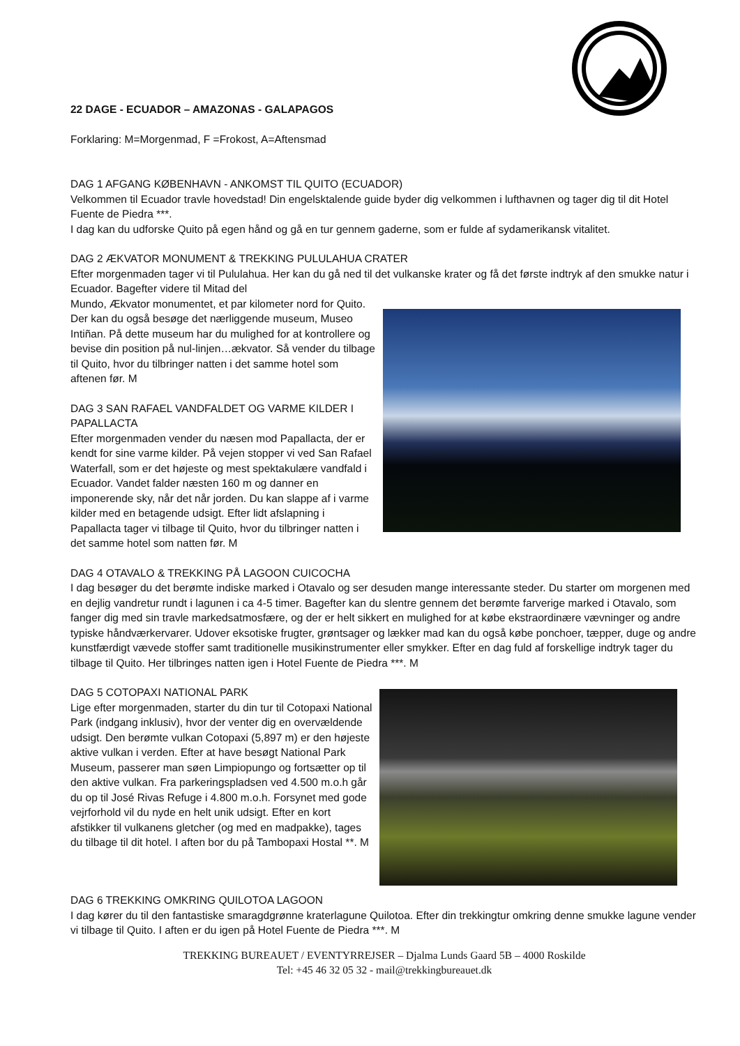22 DAGE - ECUADOR – AMAZONAS - GALAPAGOS
Forklaring: M=Morgenmad, F =Frokost, A=Aftensmad
DAG 1 AFGANG KØBENHAVN - ANKOMST TIL QUITO (ECUADOR)
Velkommen til Ecuador travle hovedstad! Din engelsktalende guide byder dig velkommen i lufthavnen og tager dig til dit Hotel Fuente de Piedra ***.
I dag kan du udforske Quito på egen hånd og gå en tur gennem gaderne, som er fulde af sydamerikansk vitalitet.
DAG 2 ÆKVATOR MONUMENT & TREKKING PULULAHUA CRATER
Efter morgenmaden tager vi til Pululahua. Her kan du gå ned til det vulkanske krater og få det første indtryk af den smukke natur i Ecuador. Bagefter videre til Mitad del
Mundo, Ækvator monumentet, et par kilometer nord for Quito. Der kan du også besøge det nærliggende museum, Museo Intiñan. På dette museum har du mulighed for at kontrollere og bevise din position på nul-linjen…ækvator. Så vender du tilbage til Quito, hvor du tilbringer natten i det samme hotel som aftenen før. M
DAG 3 SAN RAFAEL VANDFALDET OG VARME KILDER I PAPALLACTA
Efter morgenmaden vender du næsen mod Papallacta, der er kendt for sine varme kilder. På vejen stopper vi ved San Rafael Waterfall, som er det højeste og mest spektakulære vandfald i Ecuador. Vandet falder næsten 160 m og danner en imponerende sky, når det når jorden. Du kan slappe af i varme kilder med en betagende udsigt. Efter lidt afslapning i Papallacta tager vi tilbage til Quito, hvor du tilbringer natten i det samme hotel som natten før. M
DAG 4 OTAVALO & TREKKING PÅ LAGOON CUICOCHA
I dag besøger du det berømte indiske marked i Otavalo og ser desuden mange interessante steder. Du starter om morgenen med en dejlig vandretur rundt i lagunen i ca 4-5 timer. Bagefter kan du slentre gennem det berømte farverige marked i Otavalo, som fanger dig med sin travle markedsatmosfære, og der er helt sikkert en mulighed for at købe ekstraordinære vævninger og andre typiske håndværkervarer. Udover eksotiske frugter, grøntsager og lækker mad kan du også købe ponchoer, tæpper, duge og andre kunstfærdigt vævede stoffer samt traditionelle musikinstrumenter eller smykker. Efter en dag fuld af forskellige indtryk tager du tilbage til Quito. Her tilbringes natten igen i Hotel Fuente de Piedra ***. M
DAG 5 COTOPAXI NATIONAL PARK
Lige efter morgenmaden, starter du din tur til Cotopaxi National Park (indgang inklusiv), hvor der venter dig en overvældende udsigt. Den berømte vulkan Cotopaxi (5,897 m) er den højeste aktive vulkan i verden. Efter at have besøgt National Park Museum, passerer man søen Limpiopungo og fortsætter op til den aktive vulkan. Fra parkeringspladsen ved 4.500 m.o.h går du op til José Rivas Refuge i 4.800 m.o.h. Forsynet med gode vejrforhold vil du nyde en helt unik udsigt. Efter en kort afstikker til vulkanens gletcher (og med en madpakke), tages du tilbage til dit hotel. I aften bor du på Tambopaxi Hostal **. M
DAG 6 TREKKING OMKRING QUILOTOA LAGOON
I dag kører du til den fantastiske smaragdgrønne kraterlagune Quilotoa. Efter din trekkingtur omkring denne smukke lagune vender vi tilbage til Quito. I aften er du igen på Hotel Fuente de Piedra ***. M
TREKKING BUREAUET / EVENTYRREJSER – Djalma Lunds Gaard 5B – 4000 Roskilde
Tel: +45 46 32 05 32 - mail@trekkingbureauet.dk